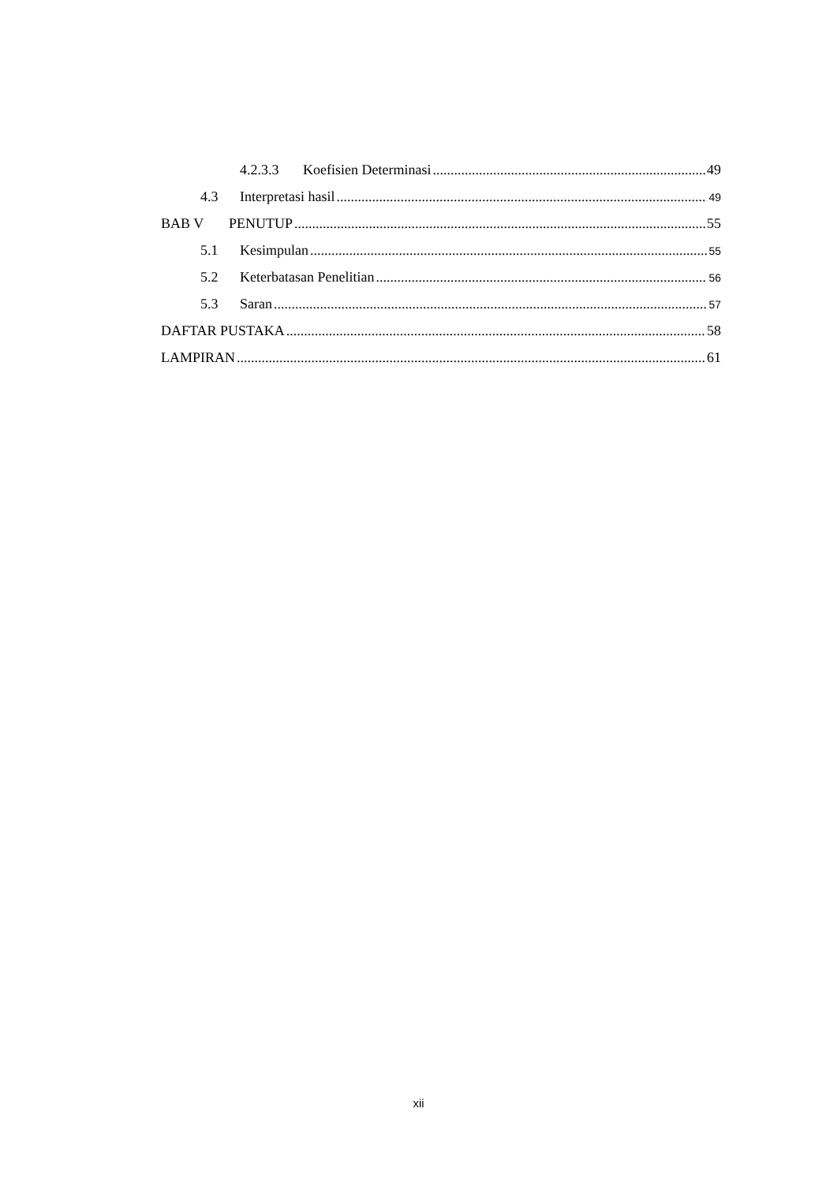4.2.3.3 Koefisien Determinasi 49
4.3 Interpretasi hasil 49
BAB V PENUTUP 55
5.1 Kesimpulan 55
5.2 Keterbatasan Penelitian 56
5.3 Saran 57
DAFTAR PUSTAKA 58
LAMPIRAN 61
xii